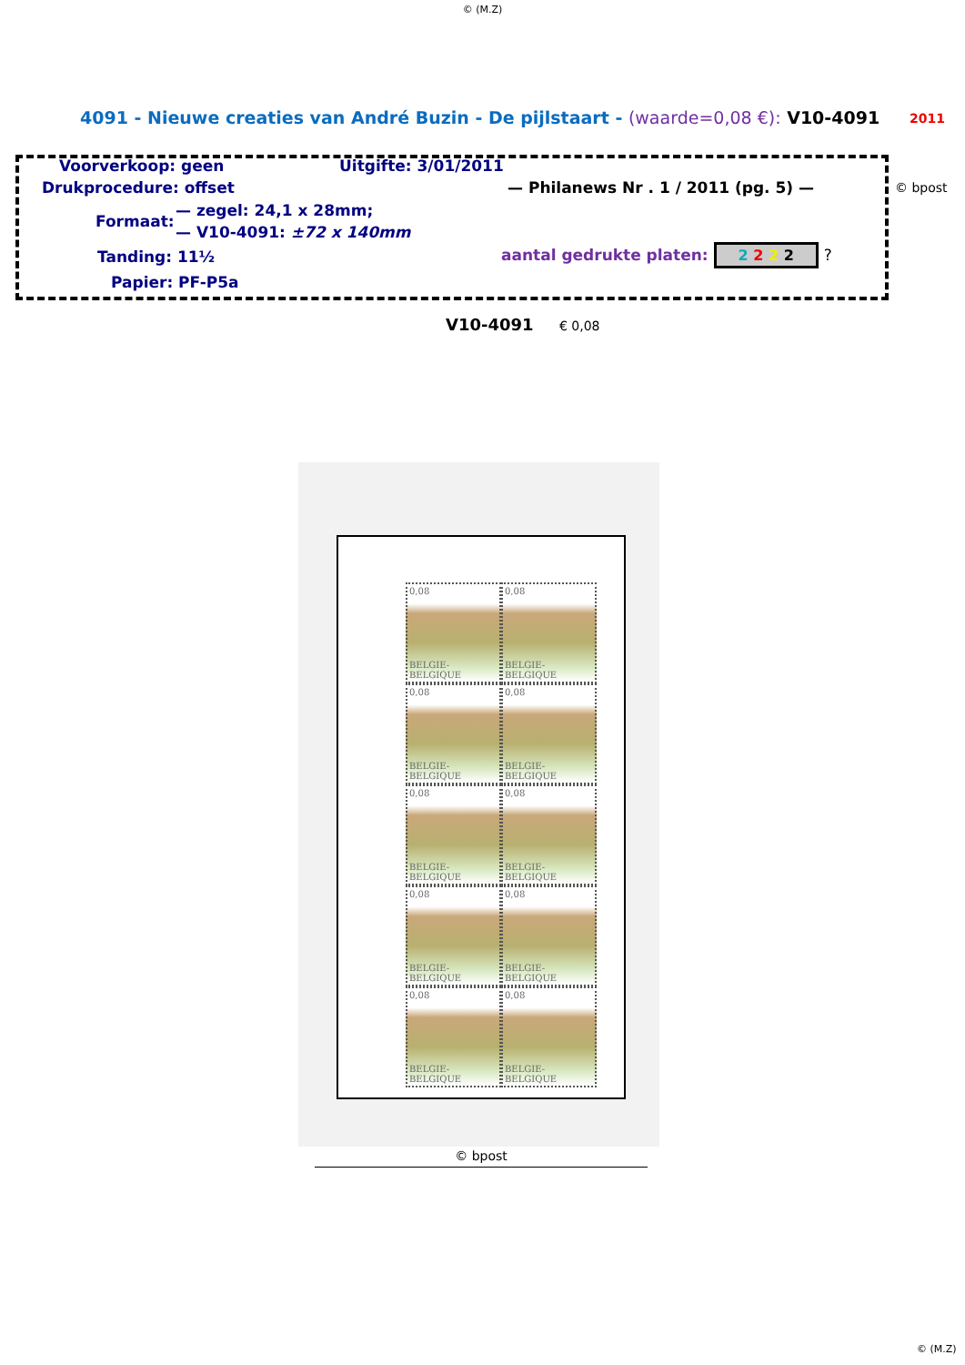© (M.Z)
4091 - Nieuwe creaties van André Buzin - De pijlstaart - (waarde=0,08 €): V10-4091 2011
Voorverkoop: geen Uitgifte: 3/01/2011
Drukprocedure: offset — Philanews Nr . 1 / 2011 (pg. 5) — © bpost
— zegel: 24,1 x 28mm;
Formaat:
— V10-4091: ±72 x 140mm
Tanding: 11½ aantal gedrukte platen: 2 2 2 2 ?
Papier: PF-P5a
V10-4091 € 0,08
0,08
BELGIE-BELGIQUE
0,08
BELGIE-BELGIQUE
0,08
BELGIE-BELGIQUE
0,08
BELGIE-BELGIQUE
0,08
BELGIE-BELGIQUE
0,08
BELGIE-BELGIQUE
0,08
BELGIE-BELGIQUE
0,08
BELGIE-BELGIQUE
0,08
BELGIE-BELGIQUE
0,08
BELGIE-BELGIQUE
© bpost
© (M.Z)